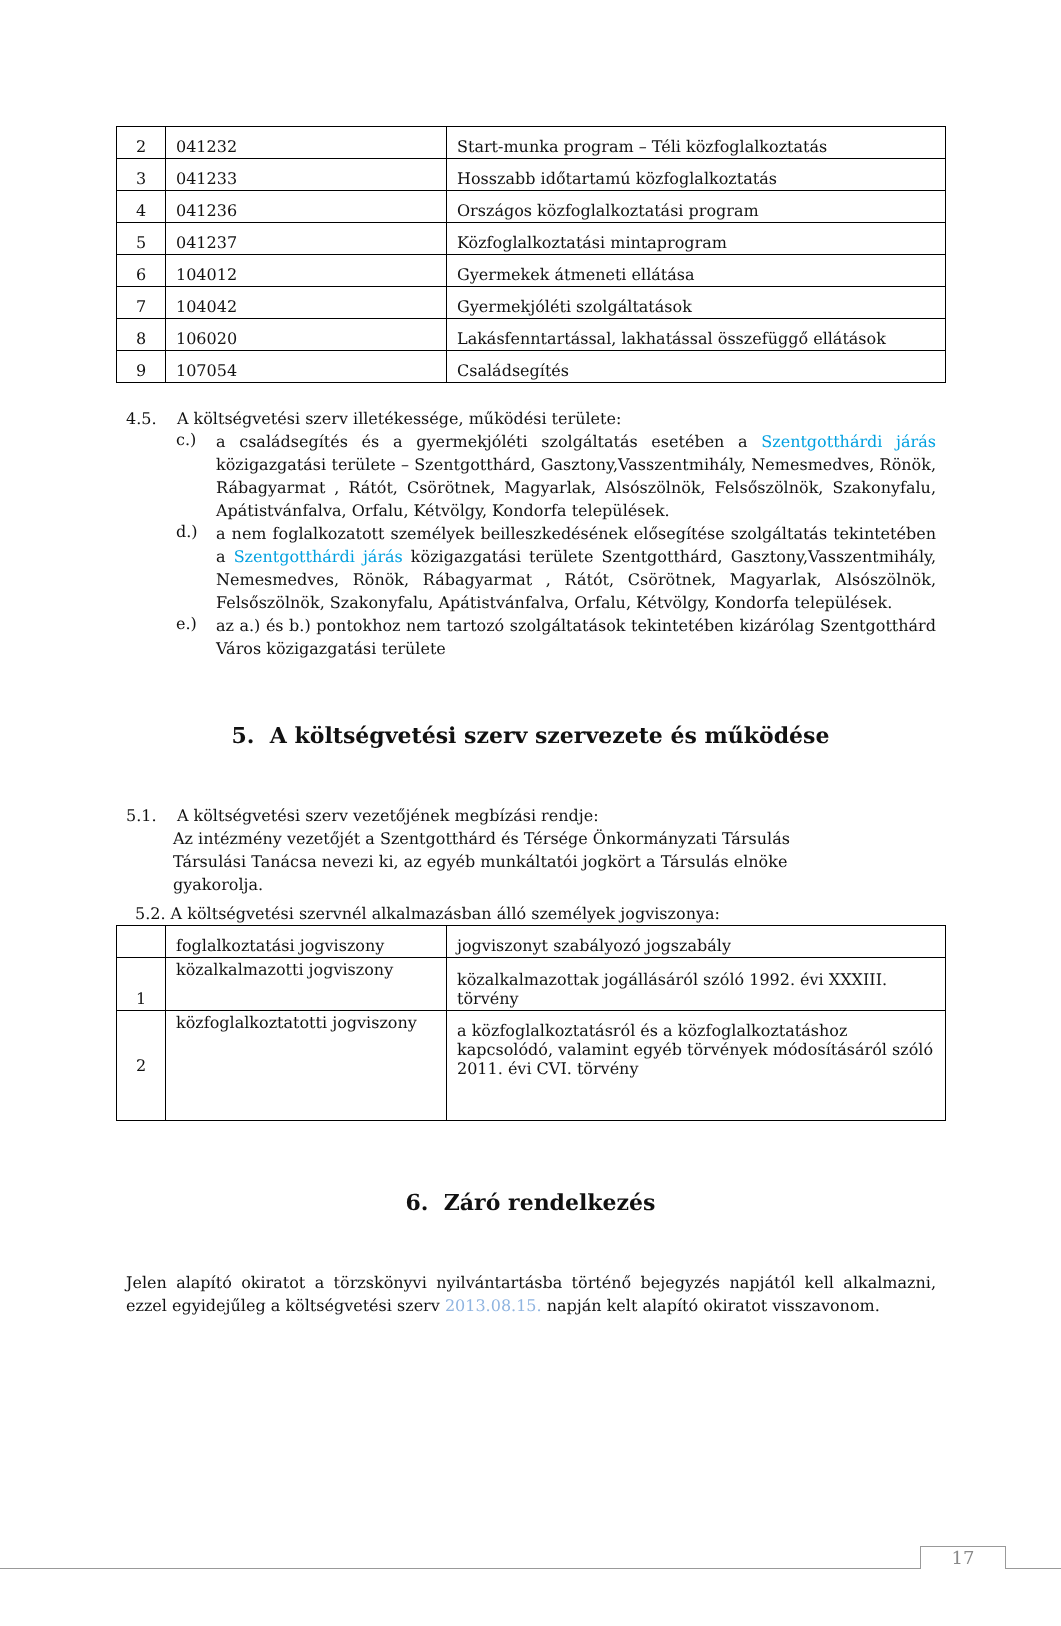| 2 | 041232 | Start-munka program – Téli közfoglalkoztatás |
| 3 | 041233 | Hosszabb időtartamú közfoglalkoztatás |
| 4 | 041236 | Országos közfoglalkoztatási program |
| 5 | 041237 | Közfoglalkoztatási mintaprogram |
| 6 | 104012 | Gyermekek átmeneti ellátása |
| 7 | 104042 | Gyermekjóléti szolgáltatások |
| 8 | 106020 | Lakásfenntartással, lakhatással összefüggő ellátások |
| 9 | 107054 | Családsegítés |
4.5. A költségvetési szerv illetékessége, működési területe:
c.)
a családsegítés és a gyermekjóléti szolgáltatás esetében a Szentgotthárdi járás közigazgatási területe – Szentgotthárd, Gasztony,Vasszentmihály, Nemesmedves, Rönök, Rábagyarmat , Rátót, Csörötnek, Magyarlak, Alsószölnök, Felsőszölnök, Szakonyfalu, Apátistvánfalva, Orfalu, Kétvölgy, Kondorfa települések.
d.)
a nem foglalkozatott személyek beilleszkedésének elősegítése szolgáltatás tekintetében a Szentgotthárdi járás közigazgatási területe Szentgotthárd, Gasztony,Vasszentmihály, Nemesmedves, Rönök, Rábagyarmat , Rátót, Csörötnek, Magyarlak, Alsószölnök, Felsőszölnök, Szakonyfalu, Apátistvánfalva, Orfalu, Kétvölgy, Kondorfa települések.
e.)
az a.) és b.) pontokhoz nem tartozó szolgáltatások tekintetében kizárólag Szentgotthárd Város közigazgatási területe
5. A költségvetési szerv szervezete és működése
5.1. A költségvetési szerv vezetőjének megbízási rendje:
Az intézmény vezetőjét a Szentgotthárd és Térsége Önkormányzati Társulás Társulási Tanácsa nevezi ki, az egyéb munkáltatói jogkört a Társulás elnöke gyakorolja.
5.2. A költségvetési szervnél alkalmazásban álló személyek jogviszonya:
| | foglalkoztatási jogviszony | jogviszonyt szabályozó jogszabály |
| 1 | közalkalmazotti jogviszony | közalkalmazottak jogállásáról szóló 1992. évi XXXIII. törvény |
| 2 | közfoglalkoztatotti jogviszony | a közfoglalkoztatásról és a közfoglalkoztatáshoz kapcsolódó, valamint egyéb törvények módosításáról szóló 2011. évi CVI. törvény |
6. Záró rendelkezés
Jelen alapító okiratot a törzskönyvi nyilvántartásba történő bejegyzés napjától kell alkalmazni, ezzel egyidejűleg a költségvetési szerv 2013.08.15. napján kelt alapító okiratot visszavonom.
17